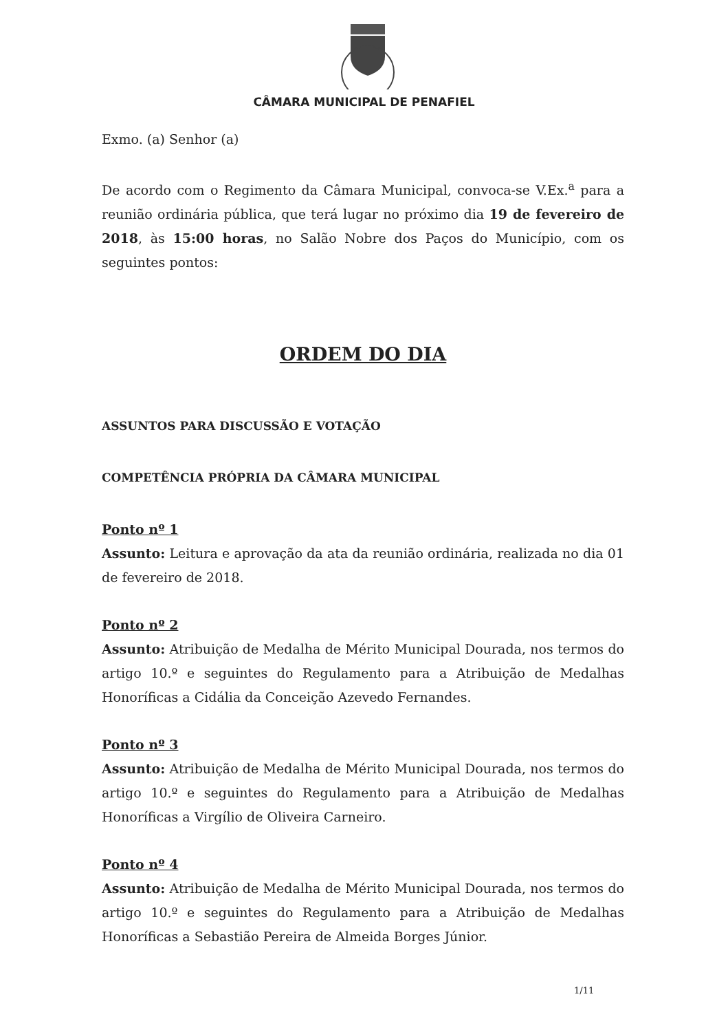CÂMARA MUNICIPAL DE PENAFIEL
Exmo. (a) Senhor (a)
De acordo com o Regimento da Câmara Municipal, convoca-se V.Ex.<sup>a</sup> para a reunião ordinária pública, que terá lugar no próximo dia 19 de fevereiro de 2018, às 15:00 horas, no Salão Nobre dos Paços do Município, com os seguintes pontos:
ORDEM DO DIA
ASSUNTOS PARA DISCUSSÃO E VOTAÇÃO
COMPETÊNCIA PRÓPRIA DA CÂMARA MUNICIPAL
Ponto nº 1
Assunto: Leitura e aprovação da ata da reunião ordinária, realizada no dia 01 de fevereiro de 2018.
Ponto nº 2
Assunto: Atribuição de Medalha de Mérito Municipal Dourada, nos termos do artigo 10.º e seguintes do Regulamento para a Atribuição de Medalhas Honoríficas a Cidália da Conceição Azevedo Fernandes.
Ponto nº 3
Assunto: Atribuição de Medalha de Mérito Municipal Dourada, nos termos do artigo 10.º e seguintes do Regulamento para a Atribuição de Medalhas Honoríficas a Virgílio de Oliveira Carneiro.
Ponto nº 4
Assunto: Atribuição de Medalha de Mérito Municipal Dourada, nos termos do artigo 10.º e seguintes do Regulamento para a Atribuição de Medalhas Honoríficas a Sebastião Pereira de Almeida Borges Júnior.
1/11